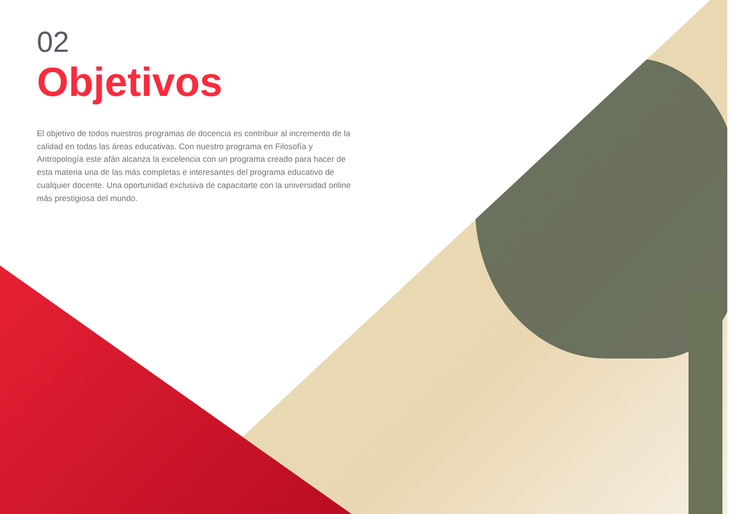02
Objetivos
El objetivo de todos nuestros programas de docencia es contribuir al incremento de la calidad en todas las áreas educativas. Con nuestro programa en Filosofía y Antropología este afán alcanza la excelencia con un programa creado para hacer de esta materia una de las más completas e interesantes del programa educativo de cualquier docente. Una oportunidad exclusiva de capacitarte con la universidad online más prestigiosa del mundo.